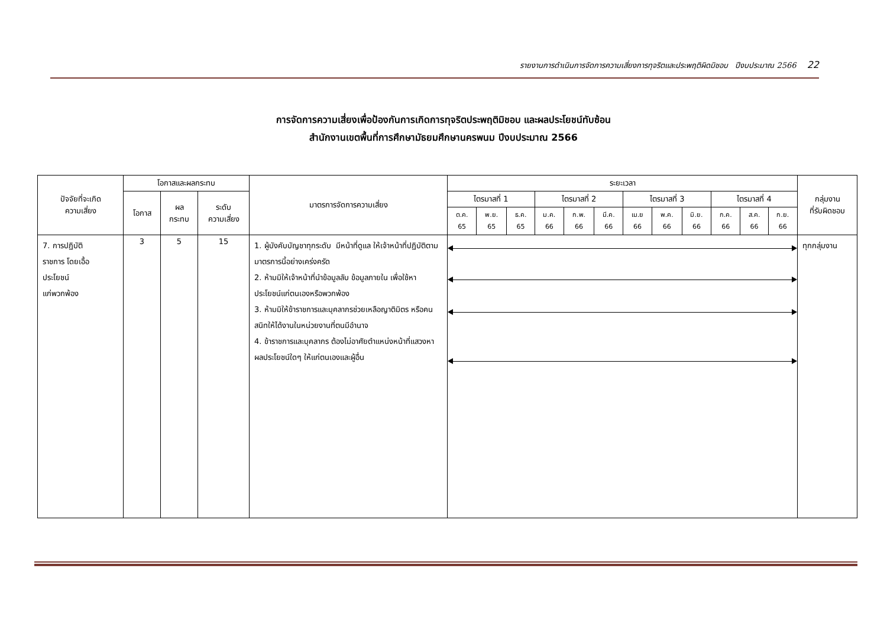รายงานการดำเนินการจัดการความเสี่ยงการทุจริตและประพฤติผิดมิชอบ ปีงบประมาณ 2566 22
การจัดการความเสี่ยงเพื่อป้องกันการเกิดการทุจริตประพฤติมิชอบ และผลประโยชน์ทับซ้อน
สำนักงานเขตพื้นที่การศึกษามัธยมศึกษานครพนม ปีงบประมาณ 2566
| ปัจจัยที่จะเกิด ความเสี่ยง | โอกาสและผลกระทบ | | | มาตรการจัดการความเสี่ยง | ระยะเวลา | | | | | | | | | | | | กลุ่มงาน ที่รับผิดชอบ |
| --- | --- | --- | --- | --- | --- | --- | --- | --- | --- | --- | --- | --- | --- | --- | --- | --- | --- |
| | โอกาส | ผล กระทบ | ระดับ ความเสี่ยง | | ไตรมาสที่ 1 | | | ไตรมาสที่ 2 | | | ไตรมาสที่ 3 | | | ไตรมาสที่ 4 | | | |
| | | | | | ต.ค. 65 | พ.ย. 65 | ธ.ค. 65 | ม.ค. 66 | ก.พ. 66 | มี.ค. 66 | เม.ย 66 | พ.ค. 66 | มิ.ย. 66 | ก.ค. 66 | ส.ค. 66 | ก.ย. 66 | |
| 7. การปฏิบัติ ราชการ โดยเอื้อ ประโยชน์ แก่พวกพ้อง | 3 | 5 | 15 | 1. ผู้บังคับบัญชาทุกระดับ มีหน้าที่ดูแล ให้เจ้าหน้าที่ปฏิบัติตามมาตรการนี้อย่างเคร่งครัด 2. ห้ามมิให้เจ้าหน้าที่นำข้อมูลลับ ข้อมูลภายใน เพื่อใช้หาประโยชน์แก่ตนเองหรือพวกพ้อง 3. ห้ามมิให้ข้าราชการและบุคลากรช่วยเหลือญาติมิตร หรือคนสนิทให้ได้งานในหน่วยงานที่ตนมีอำนาจ 4. ข้าราชการและบุคลากร ต้องไม่อาศัยตำแหน่งหน้าที่แสวงหาผลประโยชน์ใดๆ ให้แก่ตนเองและผู้อื่น | | | | | | | | | | | | | ทุกกลุ่มงาน |